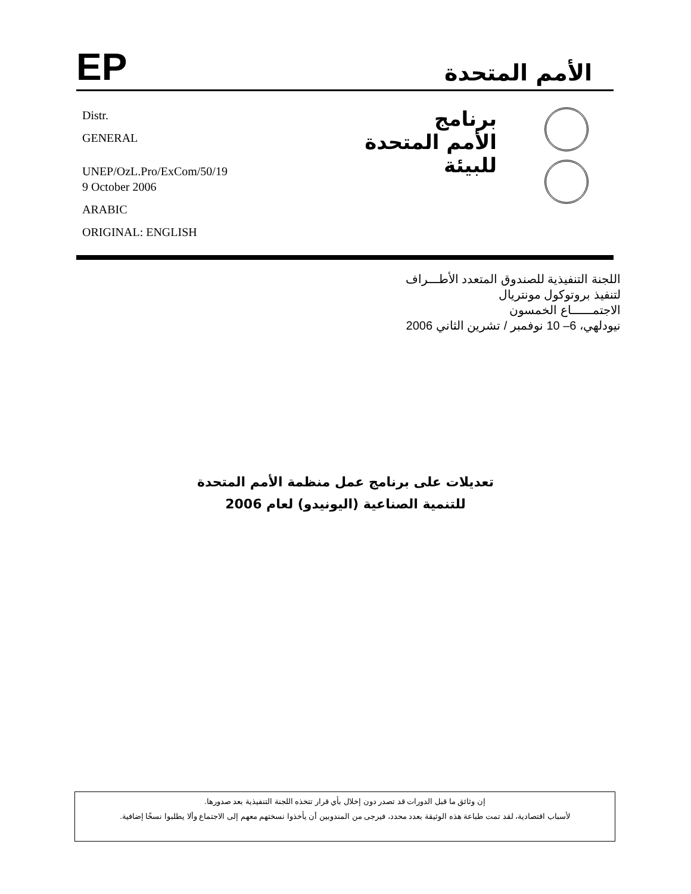EP
الأمم المتحدة
Distr.
GENERAL
UNEP/OzL.Pro/ExCom/50/19
9 October 2006
ARABIC
ORIGINAL: ENGLISH
برنامج
الأمم المتحدة
للبيئة
اللجنة التنفيذية للصندوق المتعدد الأطـــراف
لتنفيذ بروتوكول مونتريال
الاجتمــــــاع الخمسون
نيودلهي، 6– 10 نوفمبر / تشرين الثاني 2006
تعديلات على برنامج عمل منظمة الأمم المتحدة
للتنمية الصناعية (اليونيدو) لعام 2006
إن وثائق ما قبل الدورات قد تصدر دون إخلال بأي قرار تتخذه اللجنة التنفيذية بعد صدورها.
لأسباب اقتصادية، لقد تمت طباعة هذه الوثيقة بعدد محدد، فيرجى من المندوبين أن يأخذوا نسختهم معهم إلى الاجتماع وألا يطلبوا نسخًا إضافية.